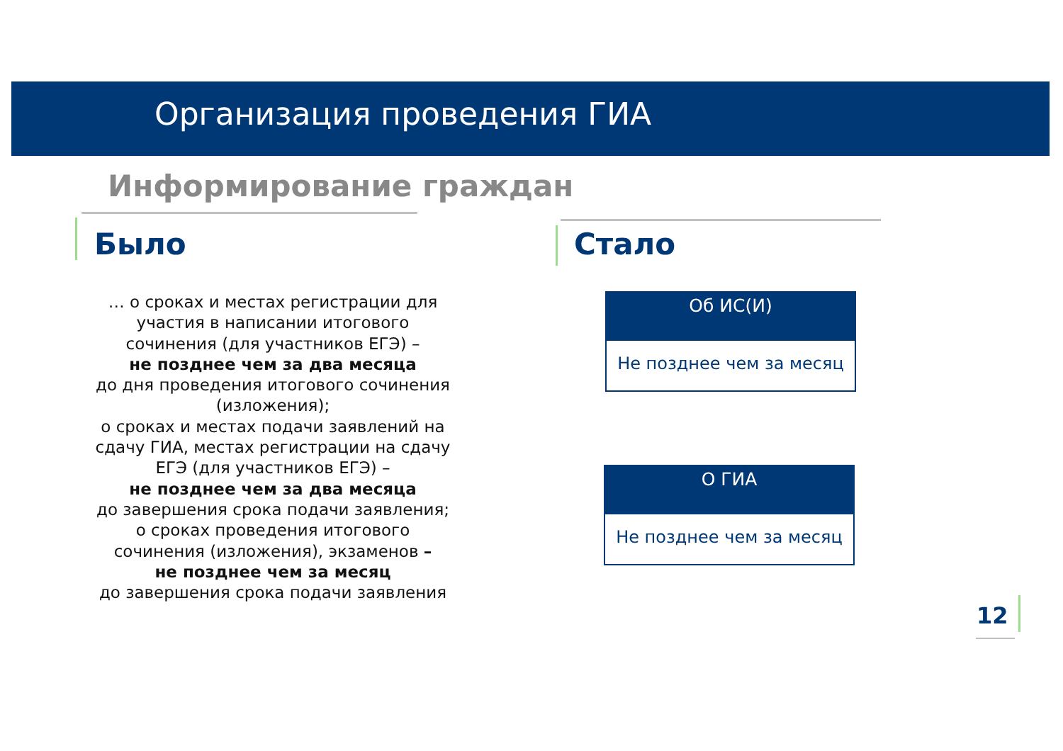Организация проведения ГИА
Информирование граждан
Было Стало
… о сроках и местах регистрации для участия в написании итогового сочинения (для участников ЕГЭ) –
не позднее чем за два месяца
до дня проведения итогового сочинения (изложения);
о сроках и местах подачи заявлений на сдачу ГИА, местах регистрации на сдачу ЕГЭ (для участников ЕГЭ) –
не позднее чем за два месяца
до завершения срока подачи заявления;
о сроках проведения итогового сочинения (изложения), экзаменов –
не позднее чем за месяц
до завершения срока подачи заявления
Об ИС(И)
Не позднее чем за месяц
О ГИА
Не позднее чем за месяц
12